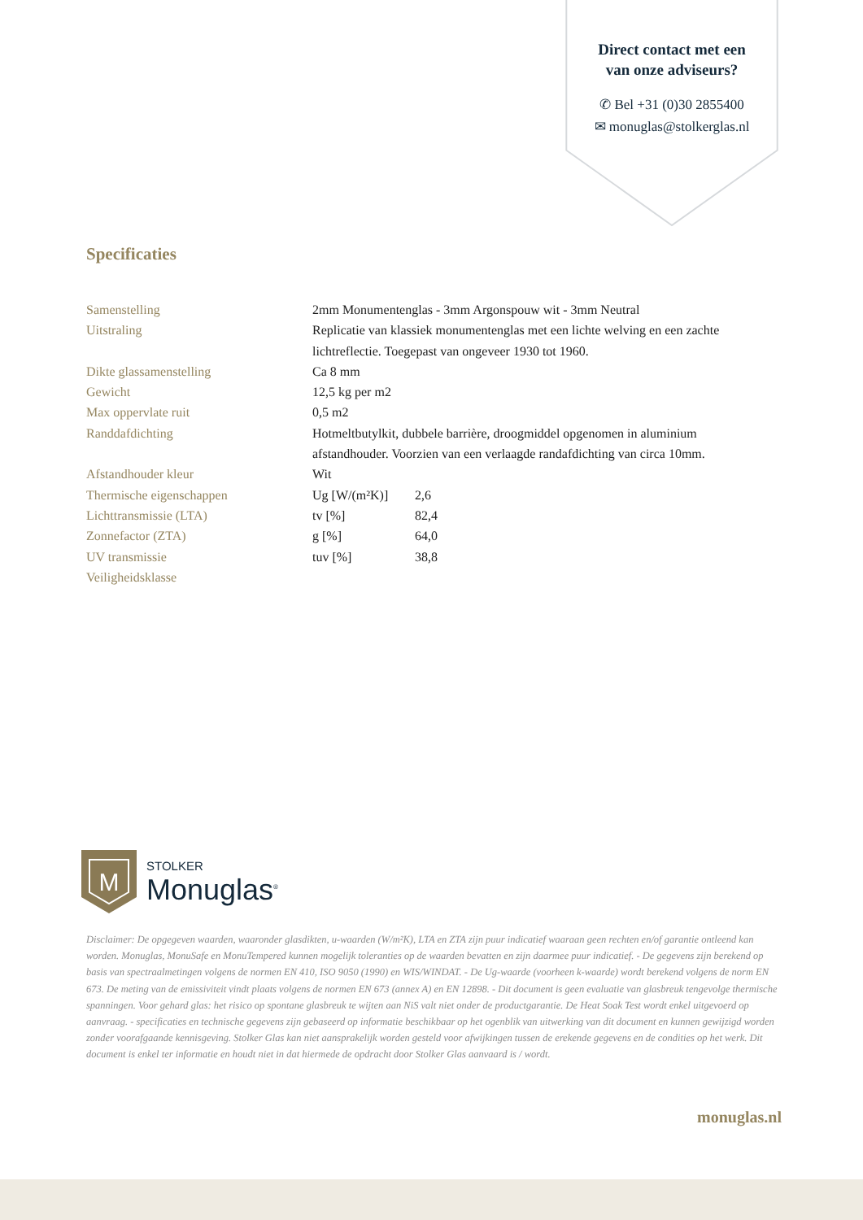Direct contact met een
van onze adviseurs?
✆ Bel +31 (0)30 2855400
✉ monuglas@stolkerglas.nl
Specificaties
| Samenstelling | 2mm Monumentenglas - 3mm Argonspouw wit - 3mm Neutral | |
| Uitstraling | Replicatie van klassiek monumentenglas met een lichte welving en een zachte lichtreflectie. Toegepast van ongeveer 1930 tot 1960. | |
| Dikte glassamenstelling | Ca 8 mm | |
| Gewicht | 12,5 kg per m2 | |
| Max oppervlate ruit | 0,5 m2 | |
| Randdafdichting | Hotmeltbutylkit, dubbele barrière, droogmiddel opgenomen in aluminium afstandhouder. Voorzien van een verlaagde randafdichting van circa 10mm. | |
| Afstandhouder kleur | Wit | |
| Thermische eigenschappen | Ug [W/(m²K)] | 2,6 |
| Lichttransmissie (LTA) | tv [%] | 82,4 |
| Zonnefactor (ZTA) | g [%] | 64,0 |
| UV transmissie | tuv [%] | 38,8 |
| Veiligheidsklasse | | |
M
STOLKER
Monuglas<sup>®</sup>
Disclaimer: De opgegeven waarden, waaronder glasdikten, u-waarden (W/m²K), LTA en ZTA zijn puur indicatief waaraan geen rechten en/of garantie ontleend kan worden. Monuglas, MonuSafe en MonuTempered kunnen mogelijk toleranties op de waarden bevatten en zijn daarmee puur indicatief. - De gegevens zijn berekend op basis van spectraalmetingen volgens de normen EN 410, ISO 9050 (1990) en WIS/WINDAT. - De Ug-waarde (voorheen k-waarde) wordt berekend volgens de norm EN 673. De meting van de emissiviteit vindt plaats volgens de normen EN 673 (annex A) en EN 12898. - Dit document is geen evaluatie van glasbreuk tengevolge thermische spanningen. Voor gehard glas: het risico op spontane glasbreuk te wijten aan NiS valt niet onder de productgarantie. De Heat Soak Test wordt enkel uitgevoerd op aanvraag. - specificaties en technische gegevens zijn gebaseerd op informatie beschikbaar op het ogenblik van uitwerking van dit document en kunnen gewijzigd worden zonder voorafgaande kennisgeving. Stolker Glas kan niet aansprakelijk worden gesteld voor afwijkingen tussen de erekende gegevens en de condities op het werk. Dit document is enkel ter informatie en houdt niet in dat hiermede de opdracht door Stolker Glas aanvaard is / wordt.
monuglas.nl